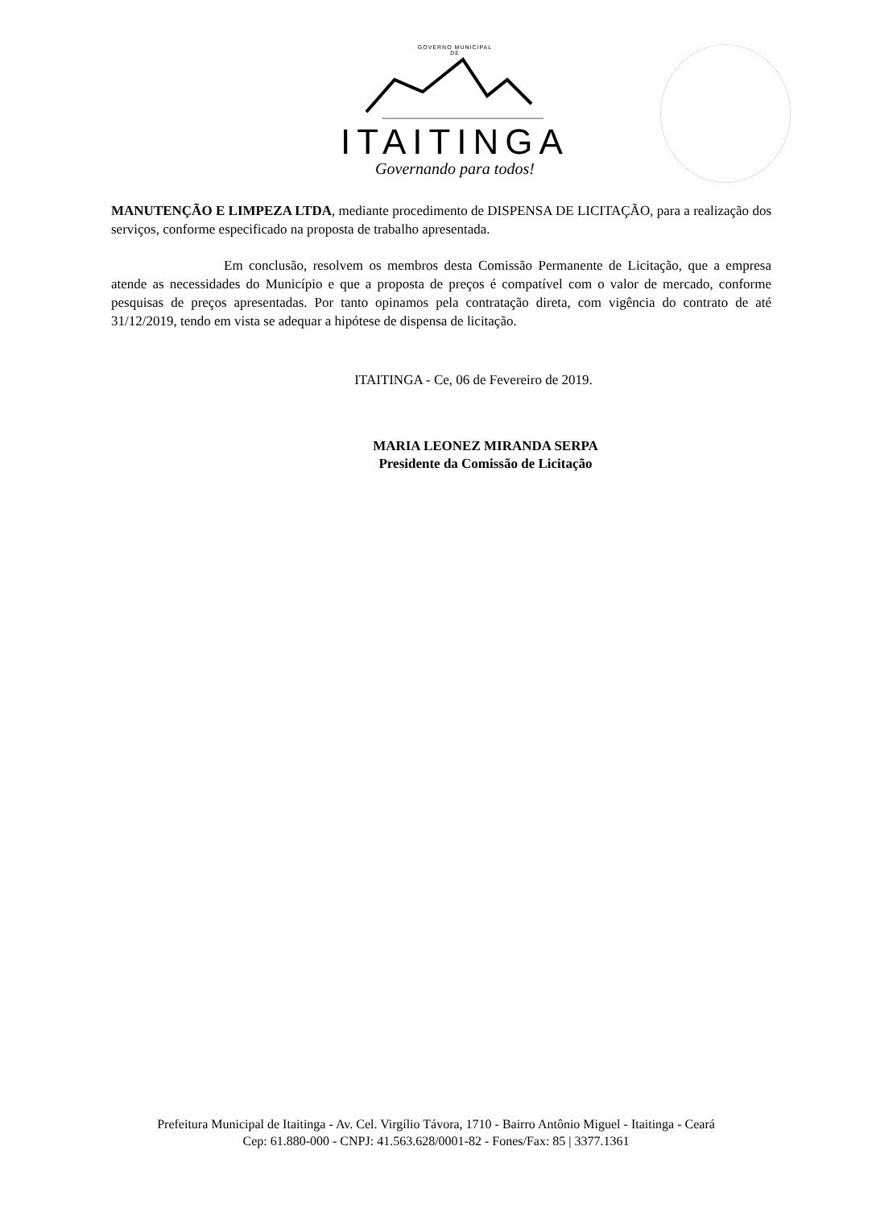GOVERNO MUNICIPAL
DE
ITAITINGA
Governando para todos!
MANUTENÇÃO E LIMPEZA LTDA, mediante procedimento de DISPENSA DE LICITAÇÃO, para a realização dos serviços, conforme especificado na proposta de trabalho apresentada.
Em conclusão, resolvem os membros desta Comissão Permanente de Licitação, que a empresa atende as necessidades do Município e que a proposta de preços é compatível com o valor de mercado, conforme pesquisas de preços apresentadas. Por tanto opinamos pela contratação direta, com vigência do contrato de até 31/12/2019, tendo em vista se adequar a hipótese de dispensa de licitação.
ITAITINGA - Ce, 06 de Fevereiro de 2019.
MARIA LEONEZ MIRANDA SERPA
Presidente da Comissão de Licitação
Prefeitura Municipal de Itaitinga - Av. Cel. Virgílio Távora, 1710 - Bairro Antônio Miguel - Itaitinga - Ceará
Cep: 61.880-000 - CNPJ: 41.563.628/0001-82 - Fones/Fax: 85 | 3377.1361